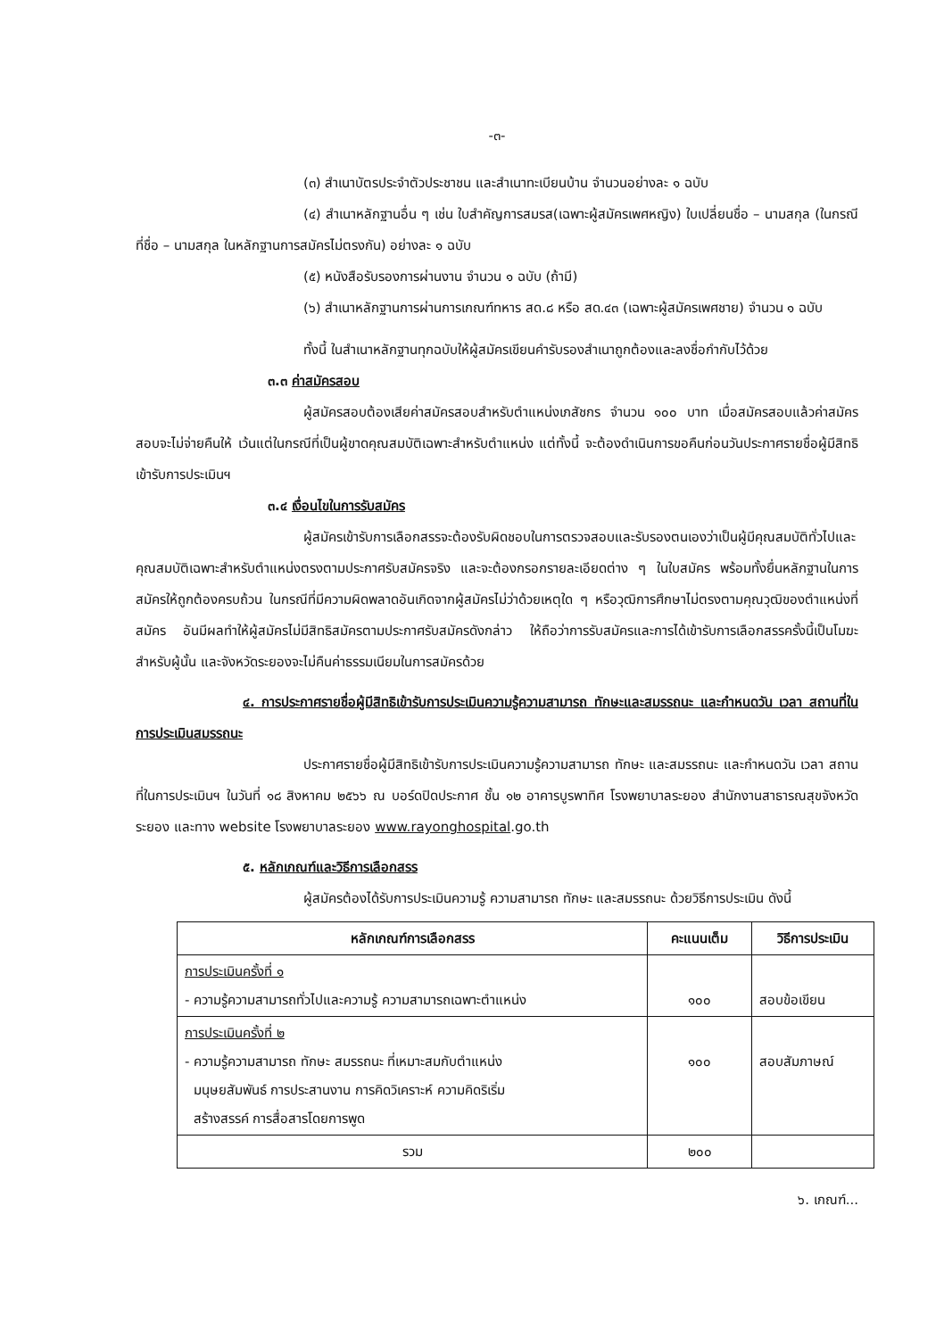-๓-
(๓) สำเนาบัตรประจำตัวประชาชน และสำเนาทะเบียนบ้าน จำนวนอย่างละ ๑ ฉบับ
(๔) สำเนาหลักฐานอื่น ๆ เช่น ใบสำคัญการสมรส(เฉพาะผู้สมัครเพศหญิง) ใบเปลี่ยนชื่อ – นามสกุล (ในกรณีที่ชื่อ – นามสกุล ในหลักฐานการสมัครไม่ตรงกัน) อย่างละ ๑ ฉบับ
(๕) หนังสือรับรองการผ่านงาน จำนวน ๑ ฉบับ (ถ้ามี)
(๖) สำเนาหลักฐานการผ่านการเกณฑ์ทหาร สด.๘ หรือ สด.๔๓ (เฉพาะผู้สมัครเพศชาย) จำนวน ๑ ฉบับ
ทั้งนี้ ในสำเนาหลักฐานทุกฉบับให้ผู้สมัครเขียนคำรับรองสำเนาถูกต้องและลงชื่อกำกับไว้ด้วย
๓.๓ ค่าสมัครสอบ
ผู้สมัครสอบต้องเสียค่าสมัครสอบสำหรับตำแหน่งเภสัชกร จำนวน ๑๐๐ บาท เมื่อสมัครสอบแล้วค่าสมัครสอบจะไม่จ่ายคืนให้ เว้นแต่ในกรณีที่เป็นผู้ขาดคุณสมบัติเฉพาะสำหรับตำแหน่ง แต่ทั้งนี้ จะต้องดำเนินการขอคืนก่อนวันประกาศรายชื่อผู้มีสิทธิเข้ารับการประเมินฯ
๓.๔ เงื่อนไขในการรับสมัคร
ผู้สมัครเข้ารับการเลือกสรรจะต้องรับผิดชอบในการตรวจสอบและรับรองตนเองว่าเป็นผู้มีคุณสมบัติทั่วไปและคุณสมบัติเฉพาะสำหรับตำแหน่งตรงตามประกาศรับสมัครจริง และจะต้องกรอกรายละเอียดต่าง ๆ ในใบสมัคร พร้อมทั้งยื่นหลักฐานในการสมัครให้ถูกต้องครบถ้วน ในกรณีที่มีความผิดพลาดอันเกิดจากผู้สมัครไม่ว่าด้วยเหตุใด ๆ หรือวุฒิการศึกษาไม่ตรงตามคุณวุฒิของตำแหน่งที่สมัคร อันมีผลทำให้ผู้สมัครไม่มีสิทธิสมัครตามประกาศรับสมัครดังกล่าว ให้ถือว่าการรับสมัครและการได้เข้ารับการเลือกสรรครั้งนี้เป็นโมฆะสำหรับผู้นั้น และจังหวัดระยองจะไม่คืนค่าธรรมเนียมในการสมัครด้วย
๔. การประกาศรายชื่อผู้มีสิทธิเข้ารับการประเมินความรู้ความสามารถ ทักษะและสมรรถนะ และกำหนดวัน เวลา สถานที่ในการประเมินสมรรถนะ
ประกาศรายชื่อผู้มีสิทธิเข้ารับการประเมินความรู้ความสามารถ ทักษะ และสมรรถนะ และกำหนดวัน เวลา สถานที่ในการประเมินฯ ในวันที่ ๑๘ สิงหาคม ๒๕๖๖ ณ บอร์ดปิดประกาศ ชั้น ๑๒ อาคารบูรพาทิศ โรงพยาบาลระยอง สำนักงานสาธารณสุขจังหวัดระยอง และทาง website โรงพยาบาลระยอง www.rayonghospital.go.th
๕. หลักเกณฑ์และวิธีการเลือกสรร
ผู้สมัครต้องได้รับการประเมินความรู้ ความสามารถ ทักษะ และสมรรถนะ ด้วยวิธีการประเมิน ดังนี้
| หลักเกณฑ์การเลือกสรร | คะแนนเต็ม | วิธีการประเมิน |
| --- | --- | --- |
| การประเมินครั้งที่ ๑ - ความรู้ความสามารถทั่วไปและความรู้ ความสามารถเฉพาะตำแหน่ง | ๑๐๐ | สอบข้อเขียน |
| การประเมินครั้งที่ ๒ - ความรู้ความสามารถ ทักษะ สมรรถนะ ที่เหมาะสมกับตำแหน่ง มนุษยสัมพันธ์ การประสานงาน การคิดวิเคราะห์ ความคิดริเริ่ม สร้างสรรค์ การสื่อสารโดยการพูด | ๑๐๐ | สอบสัมภาษณ์ |
| รวม | ๒๐๐ | |
๖. เกณฑ์...